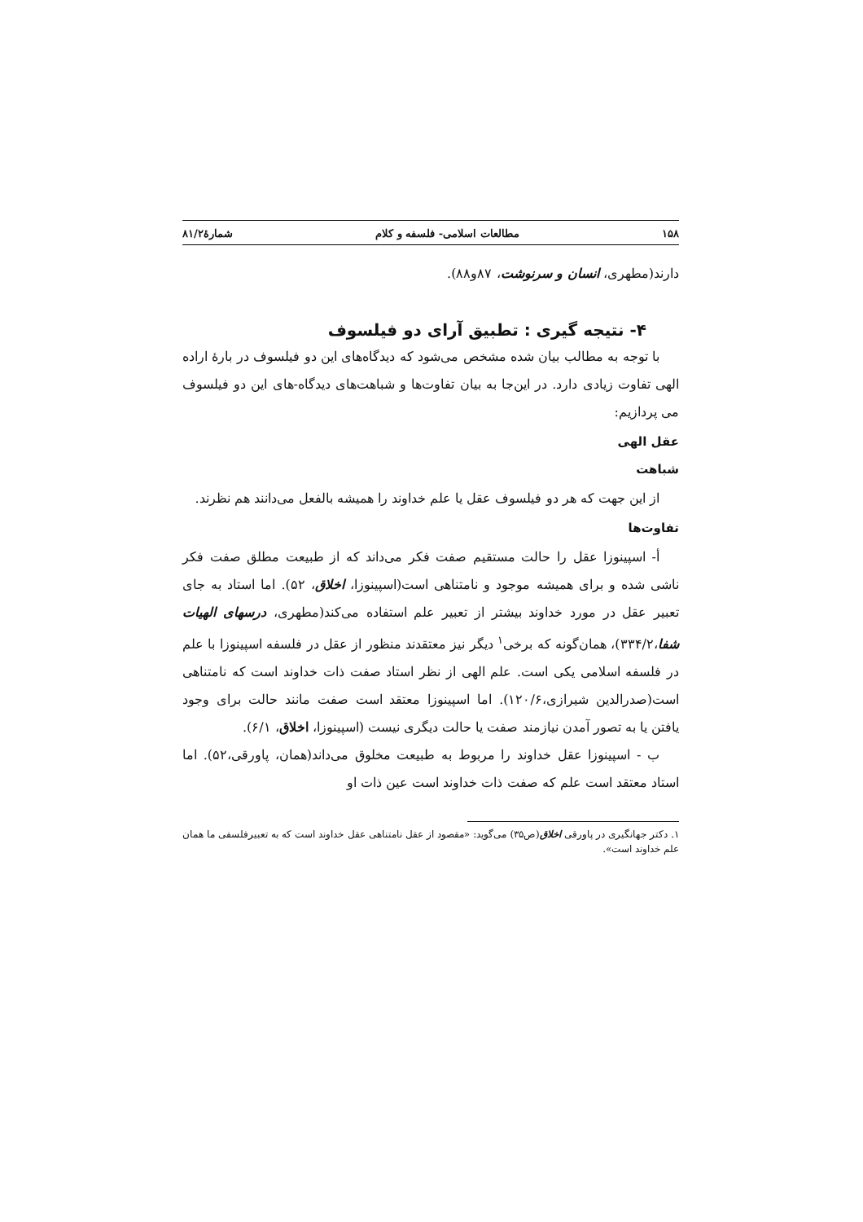۱۵۸ مطالعات اسلامی- فلسفه و کلام شمارۀ۸۱/۲
دارند(مطهری، انسان و سرنوشت، ۸۷و۸۸).
۴- نتیجه گیری : تطبیق آرای دو فیلسوف
با توجه به مطالب بیان شده مشخص می‌شود که دیدگاه‌های این دو فیلسوف در بارۀ اراده الهی تفاوت زیادی دارد. در این‌جا به بیان تفاوت‌ها و شباهت‌های دیدگاه-های این دو فیلسوف می پردازیم:
عقل الهی
شباهت
از این جهت که هر دو فیلسوف عقل یا علم خداوند را همیشه بالفعل می‌دانند هم نظرند.
تفاوت‌ها
أ- اسپینوزا عقل را حالت مستقیم صفت فکر می‌داند که از طبیعت مطلق صفت فکر ناشی شده و برای همیشه موجود و نامتناهی است(اسپینوزا، اخلاق، ۵۲). اما استاد به جای تعبیر عقل در مورد خداوند بیشتر از تعبیر علم استفاده می‌کند(مطهری، درسهای الهیات شفا،۳۳۴/۲)، همان‌گونه که برخی<sup>۱</sup> دیگر نیز معتقدند منظور از عقل در فلسفه اسپینوزا با علم در فلسفه اسلامی یکی است. علم الهی از نظر استاد صفت ذات خداوند است که نامتناهی است(صدرالدین شیرازی،۱۲۰/۶). اما اسپینوزا معتقد است صفت مانند حالت برای وجود یافتن یا به تصور آمدن نیازمند صفت یا حالت دیگری نیست (اسپینوزا، اخلاق، ۶/۱).
ب - اسپینوزا عقل خداوند را مربوط به طبیعت مخلوق می‌داند(همان، پاورقی،۵۲). اما استاد معتقد است علم که صفت ذات خداوند است عین ذات او
۱. دکتر جهانگیری در پاورقی اخلاق(ص۳۵) می‌گوید: «مقصود از عقل نامتناهی عقل خداوند است که به تعبیرفلسفی ما همان علم خداوند است».